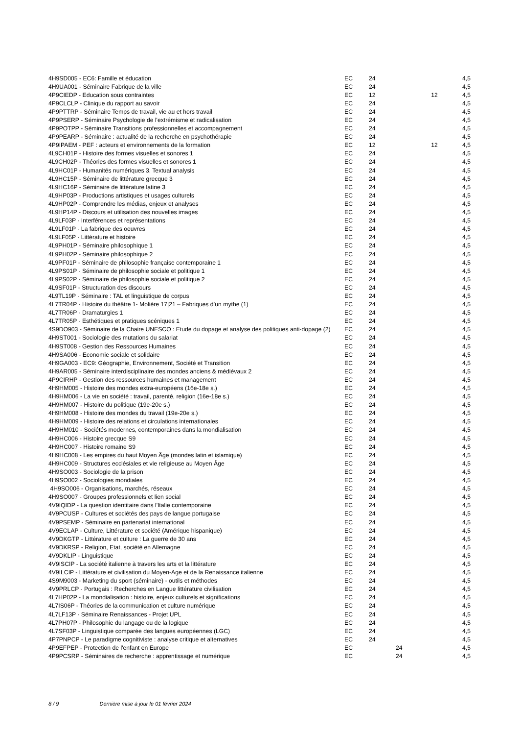| 4H9SD005 - EC6: Famille et éducation | EC | 24 | | | 4,5 |
| 4H9UA001 - Séminaire Fabrique de la ville | EC | 24 | | | 4,5 |
| 4P9CIEDP - Education sous contraintes | EC | 12 | | 12 | 4,5 |
| 4P9CLCLP - Clinique du rapport au savoir | EC | 24 | | | 4,5 |
| 4P9PTTRP - Séminaire Temps de travail, vie au et hors travail | EC | 24 | | | 4,5 |
| 4P9PSERP - Séminaire Psychologie de l'extrémisme et radicalisation | EC | 24 | | | 4,5 |
| 4P9POTPP - Séminaire Transitions professionnelles et accompagnement | EC | 24 | | | 4,5 |
| 4P9PEARP - Séminaire : actualité de la recherche en psychothérapie | EC | 24 | | | 4,5 |
| 4P9IPAEM - PEF : acteurs et environnements de la formation | EC | 12 | | 12 | 4,5 |
| 4L9CH01P - Histoire des formes visuelles et sonores 1 | EC | 24 | | | 4,5 |
| 4L9CH02P - Théories des formes visuelles et sonores 1 | EC | 24 | | | 4,5 |
| 4L9HC01P - Humanités numériques 3. Textual analysis | EC | 24 | | | 4,5 |
| 4L9HC15P - Séminaire de littérature grecque 3 | EC | 24 | | | 4,5 |
| 4L9HC16P - Séminaire de littérature latine 3 | EC | 24 | | | 4,5 |
| 4L9HP03P - Productions artistiques et usages culturels | EC | 24 | | | 4,5 |
| 4L9HP02P - Comprendre les médias, enjeux et analyses | EC | 24 | | | 4,5 |
| 4L9HP14P - Discours et utilisation des nouvelles images | EC | 24 | | | 4,5 |
| 4L9LF03P - Interférences et représentations | EC | 24 | | | 4,5 |
| 4L9LF01P - La fabrique des oeuvres | EC | 24 | | | 4,5 |
| 4L9LF05P - Littérature et histoire | EC | 24 | | | 4,5 |
| 4L9PH01P - Séminaire philosophique 1 | EC | 24 | | | 4,5 |
| 4L9PH02P - Séminaire philosophique 2 | EC | 24 | | | 4,5 |
| 4L9PF01P - Séminaire de philosophie française contemporaine 1 | EC | 24 | | | 4,5 |
| 4L9PS01P - Séminaire de philosophie sociale et politique 1 | EC | 24 | | | 4,5 |
| 4L9PS02P - Séminaire de philosophie sociale et politique 2 | EC | 24 | | | 4,5 |
| 4L9SF01P - Structuration des discours | EC | 24 | | | 4,5 |
| 4L9TL19P - Séminaire : TAL et linguistique de corpus | EC | 24 | | | 4,5 |
| 4L7TR04P - Histoire du théâtre 1- Molière 17/21 – Fabriques d’un mythe (1) | EC | 24 | | | 4,5 |
| 4L7TR06P - Dramaturgies 1 | EC | 24 | | | 4,5 |
| 4L7TR05P - Esthétiques et pratiques scéniques 1 | EC | 24 | | | 4,5 |
| 4S9DO903 - Séminaire de la Chaire UNESCO : Etude du dopage et analyse des politiques anti-dopage (2) | EC | 24 | | | 4,5 |
| 4H9ST001 - Sociologie des mutations du salariat | EC | 24 | | | 4,5 |
| 4H9ST008 - Gestion des Ressources Humaines | EC | 24 | | | 4,5 |
| 4H9SA006 - Economie sociale et solidaire | EC | 24 | | | 4,5 |
| 4H9GA003 - EC9: Géographie, Environnement, Société et Transition | EC | 24 | | | 4,5 |
| 4H9AR005 - Séminaire interdisciplinaire des mondes anciens & médiévaux 2 | EC | 24 | | | 4,5 |
| 4P9CIRHP - Gestion des ressources humaines et management | EC | 24 | | | 4,5 |
| 4H9HM005 - Histoire des mondes extra-européens (16e-18e s.) | EC | 24 | | | 4,5 |
| 4H9HM006 - La vie en société : travail, parenté, religion (16e-18e s.) | EC | 24 | | | 4,5 |
| 4H9HM007 - Histoire du politique (19e-20e s.) | EC | 24 | | | 4,5 |
| 4H9HM008 - Histoire des mondes du travail (19e-20e s.) | EC | 24 | | | 4,5 |
| 4H9HM009 - Histoire des relations et circulations internationales | EC | 24 | | | 4,5 |
| 4H9HM010 - Sociétés modernes, contemporaines dans la mondialisation | EC | 24 | | | 4,5 |
| 4H9HC006 - Histoire grecque S9 | EC | 24 | | | 4,5 |
| 4H9HC007 - Histoire romaine S9 | EC | 24 | | | 4,5 |
| 4H9HC008 - Les empires du haut Moyen Âge (mondes latin et islamique) | EC | 24 | | | 4,5 |
| 4H9HC009 - Structures ecclésiales et vie religieuse au Moyen Âge | EC | 24 | | | 4,5 |
| 4H9SO003 - Sociologie de la prison | EC | 24 | | | 4,5 |
| 4H9SO002 - Sociologies mondiales | EC | 24 | | | 4,5 |
| 4H9SO006 - Organisations, marchés, réseaux | EC | 24 | | | 4,5 |
| 4H9SO007 - Groupes professionnels et lien social | EC | 24 | | | 4,5 |
| 4V9IQIDP - La question identitaire dans l'Italie contemporaine | EC | 24 | | | 4,5 |
| 4V9PCUSP - Cultures et sociétés des pays de langue portugaise | EC | 24 | | | 4,5 |
| 4V9PSEMP - Séminaire en partenariat international | EC | 24 | | | 4,5 |
| 4V9ECLAP - Culture, Littérature et société (Amérique hispanique) | EC | 24 | | | 4,5 |
| 4V9DKGTP - Littérature et culture : La guerre de 30 ans | EC | 24 | | | 4,5 |
| 4V9DKRSP - Religion, Etat, société en Allemagne | EC | 24 | | | 4,5 |
| 4V9DKLIP - Linguistique | EC | 24 | | | 4,5 |
| 4V9ISCIP - La société italienne à travers les arts et la littérature | EC | 24 | | | 4,5 |
| 4V9ILCIP - Littérature et civilisation du Moyen-Age et de la Renaissance italienne | EC | 24 | | | 4,5 |
| 4S9M9003 - Marketing du sport (séminaire) - outils et méthodes | EC | 24 | | | 4,5 |
| 4V9PRLCP - Portugais : Recherches en Langue littérature civilisation | EC | 24 | | | 4,5 |
| 4L7HP02P - La mondialisation : histoire, enjeux culturels et significations | EC | 24 | | | 4,5 |
| 4L7IS06P - Théories de la communication et culture numérique | EC | 24 | | | 4,5 |
| 4L7LF13P - Séminaire Renaissances - Projet UPL | EC | 24 | | | 4,5 |
| 4L7PH07P - Philosophie du langage ou de la logique | EC | 24 | | | 4,5 |
| 4L7SF03P - Linguistique comparée des langues européennes (LGC) | EC | 24 | | | 4,5 |
| 4P7PNPCP - Le paradigme cognitiviste : analyse critique et alternatives | EC | 24 | | | 4,5 |
| 4P9EFPEP - Protection de l'enfant en Europe | EC | | 24 | | 4,5 |
| 4P9PCSRP - Séminaires de recherche : apprentissage et numérique | EC | | 24 | | 4,5 |
8 / 9 Dernière mise à jour le 01 février 2024